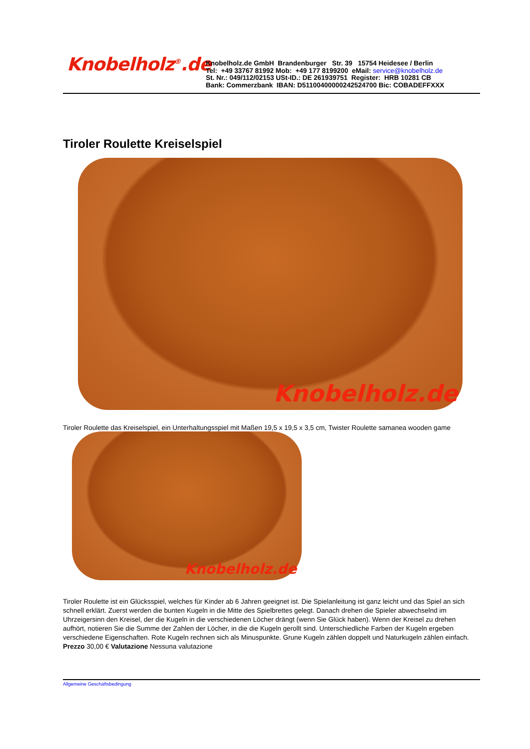Knobelholz<sup>®</sup>.de
Knobelholz.de GmbH Brandenburger Str. 39 15754 Heidesee / Berlin
Tel: +49 33767 81992 Mob: +49 177 8199200 eMail: service@knobelholz.de
St. Nr.: 049/112/02153 USt-ID.: DE 261939751 Register: HRB 10281 CB
Bank: Commerzbank IBAN: D51100400000242524700 Bic: COBADEFFXXX
Tiroler Roulette Kreiselspiel
Knobelholz.de
Tiroler Roulette das Kreiselspiel, ein Unterhaltungsspiel mit Maßen 19,5 x 19,5 x 3,5 cm, Twister Roulette samanea wooden game
Knobelholz.de
Tiroler Roulette ist ein Glücksspiel, welches für Kinder ab 6 Jahren geeignet ist. Die Spielanleitung ist ganz leicht und das Spiel an sich schnell erklärt. Zuerst werden die bunten Kugeln in die Mitte des Spielbrettes gelegt. Danach drehen die Spieler abwechselnd im Uhrzeigersinn den Kreisel, der die Kugeln in die verschiedenen Löcher drängt (wenn Sie Glück haben). Wenn der Kreisel zu drehen aufhört, notieren Sie die Summe der Zahlen der Löcher, in die die Kugeln gerollt sind. Unterschiedliche Farben der Kugeln ergeben verschiedene Eigenschaften. Rote Kugeln rechnen sich als Minuspunkte. Grune Kugeln zählen doppelt und Naturkugeln zählen einfach.
Prezzo 30,00 € Valutazione Nessuna valutazione
Allgemeine Geschäftsbedingung